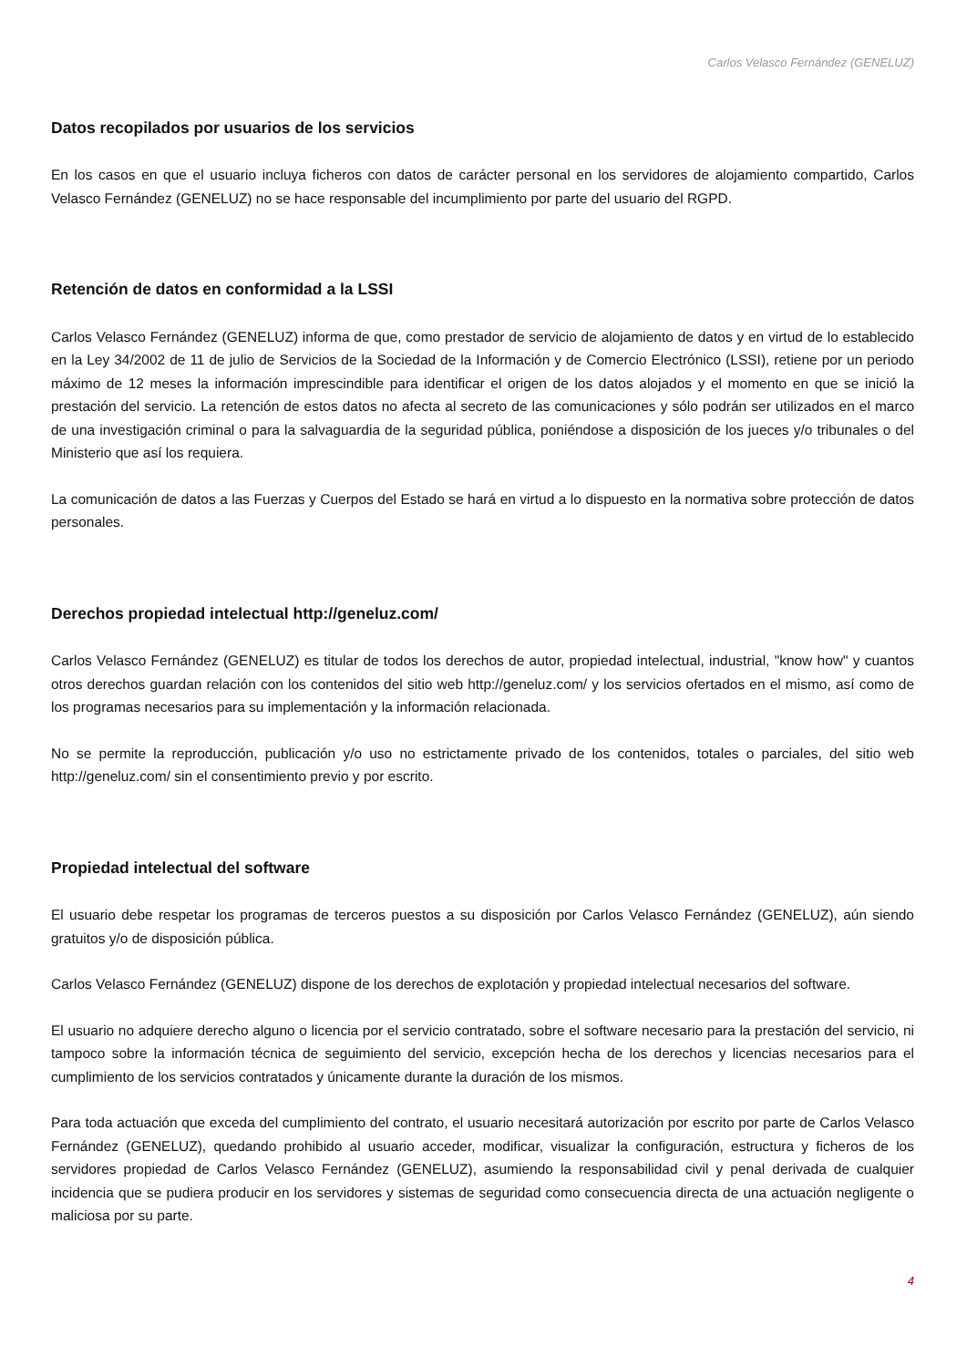Carlos Velasco Fernández (GENELUZ)
Datos recopilados por usuarios de los servicios
En los casos en que el usuario incluya ficheros con datos de carácter personal en los servidores de alojamiento compartido, Carlos Velasco Fernández (GENELUZ) no se hace responsable del incumplimiento por parte del usuario del RGPD.
Retención de datos en conformidad a la LSSI
Carlos Velasco Fernández (GENELUZ) informa de que, como prestador de servicio de alojamiento de datos y en virtud de lo establecido en la Ley 34/2002 de 11 de julio de Servicios de la Sociedad de la Información y de Comercio Electrónico (LSSI), retiene por un periodo máximo de 12 meses la información imprescindible para identificar el origen de los datos alojados y el momento en que se inició la prestación del servicio. La retención de estos datos no afecta al secreto de las comunicaciones y sólo podrán ser utilizados en el marco de una investigación criminal o para la salvaguardia de la seguridad pública, poniéndose a disposición de los jueces y/o tribunales o del Ministerio que así los requiera.
La comunicación de datos a las Fuerzas y Cuerpos del Estado se hará en virtud a lo dispuesto en la normativa sobre protección de datos personales.
Derechos propiedad intelectual http://geneluz.com/
Carlos Velasco Fernández (GENELUZ) es titular de todos los derechos de autor, propiedad intelectual, industrial, "know how" y cuantos otros derechos guardan relación con los contenidos del sitio web http://geneluz.com/ y los servicios ofertados en el mismo, así como de los programas necesarios para su implementación y la información relacionada.
No se permite la reproducción, publicación y/o uso no estrictamente privado de los contenidos, totales o parciales, del sitio web http://geneluz.com/ sin el consentimiento previo y por escrito.
Propiedad intelectual del software
El usuario debe respetar los programas de terceros puestos a su disposición por Carlos Velasco Fernández (GENELUZ), aún siendo gratuitos y/o de disposición pública.
Carlos Velasco Fernández (GENELUZ) dispone de los derechos de explotación y propiedad intelectual necesarios del software.
El usuario no adquiere derecho alguno o licencia por el servicio contratado, sobre el software necesario para la prestación del servicio, ni tampoco sobre la información técnica de seguimiento del servicio, excepción hecha de los derechos y licencias necesarios para el cumplimiento de los servicios contratados y únicamente durante la duración de los mismos.
Para toda actuación que exceda del cumplimiento del contrato, el usuario necesitará autorización por escrito por parte de Carlos Velasco Fernández (GENELUZ), quedando prohibido al usuario acceder, modificar, visualizar la configuración, estructura y ficheros de los servidores propiedad de Carlos Velasco Fernández (GENELUZ), asumiendo la responsabilidad civil y penal derivada de cualquier incidencia que se pudiera producir en los servidores y sistemas de seguridad como consecuencia directa de una actuación negligente o maliciosa por su parte.
4